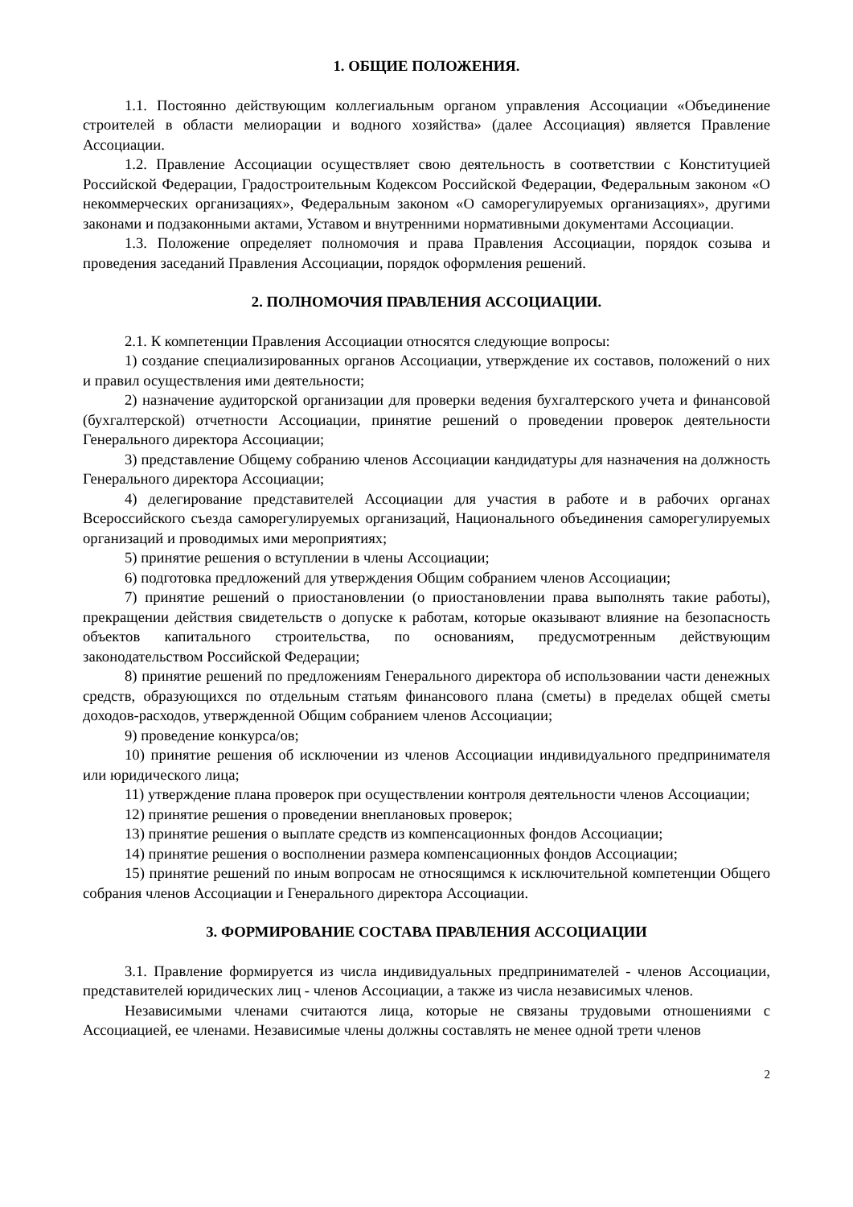1. ОБЩИЕ ПОЛОЖЕНИЯ.
1.1. Постоянно действующим коллегиальным органом управления Ассоциации «Объединение строителей в области мелиорации и водного хозяйства» (далее Ассоциация) является Правление Ассоциации.
1.2. Правление Ассоциации осуществляет свою деятельность в соответствии с Конституцией Российской Федерации, Градостроительным Кодексом Российской Федерации, Федеральным законом «О некоммерческих организациях», Федеральным законом «О саморегулируемых организациях», другими законами и подзаконными актами, Уставом и внутренними нормативными документами Ассоциации.
1.3. Положение определяет полномочия и права Правления Ассоциации, порядок созыва и проведения заседаний Правления Ассоциации, порядок оформления решений.
2. ПОЛНОМОЧИЯ ПРАВЛЕНИЯ АССОЦИАЦИИ.
2.1. К компетенции Правления Ассоциации относятся следующие вопросы:
1) создание специализированных органов Ассоциации, утверждение их составов, положений о них и правил осуществления ими деятельности;
2) назначение аудиторской организации для проверки ведения бухгалтерского учета и финансовой (бухгалтерской) отчетности Ассоциации, принятие решений о проведении проверок деятельности Генерального директора Ассоциации;
3) представление Общему собранию членов Ассоциации кандидатуры для назначения на должность Генерального директора Ассоциации;
4) делегирование представителей Ассоциации для участия в работе и в рабочих органах Всероссийского съезда саморегулируемых организаций, Национального объединения саморегулируемых организаций и проводимых ими мероприятиях;
5) принятие решения о вступлении в члены Ассоциации;
6) подготовка предложений для утверждения Общим собранием членов Ассоциации;
7) принятие решений о приостановлении (о приостановлении права выполнять такие работы), прекращении действия свидетельств о допуске к работам, которые оказывают влияние на безопасность объектов капитального строительства, по основаниям, предусмотренным действующим законодательством Российской Федерации;
8) принятие решений по предложениям Генерального директора об использовании части денежных средств, образующихся по отдельным статьям финансового плана (сметы) в пределах общей сметы доходов-расходов, утвержденной Общим собранием членов Ассоциации;
9) проведение конкурса/ов;
10) принятие решения об исключении из членов Ассоциации индивидуального предпринимателя или юридического лица;
11) утверждение плана проверок при осуществлении контроля деятельности членов Ассоциации;
12) принятие решения о проведении внеплановых проверок;
13) принятие решения о выплате средств из компенсационных фондов Ассоциации;
14) принятие решения о восполнении размера компенсационных фондов Ассоциации;
15) принятие решений по иным вопросам не относящимся к исключительной компетенции Общего собрания членов Ассоциации и Генерального директора Ассоциации.
3. ФОРМИРОВАНИЕ СОСТАВА ПРАВЛЕНИЯ АССОЦИАЦИИ
3.1. Правление формируется из числа индивидуальных предпринимателей - членов Ассоциации, представителей юридических лиц - членов Ассоциации, а также из числа независимых членов.
Независимыми членами считаются лица, которые не связаны трудовыми отношениями с Ассоциацией, ее членами. Независимые члены должны составлять не менее одной трети членов
2